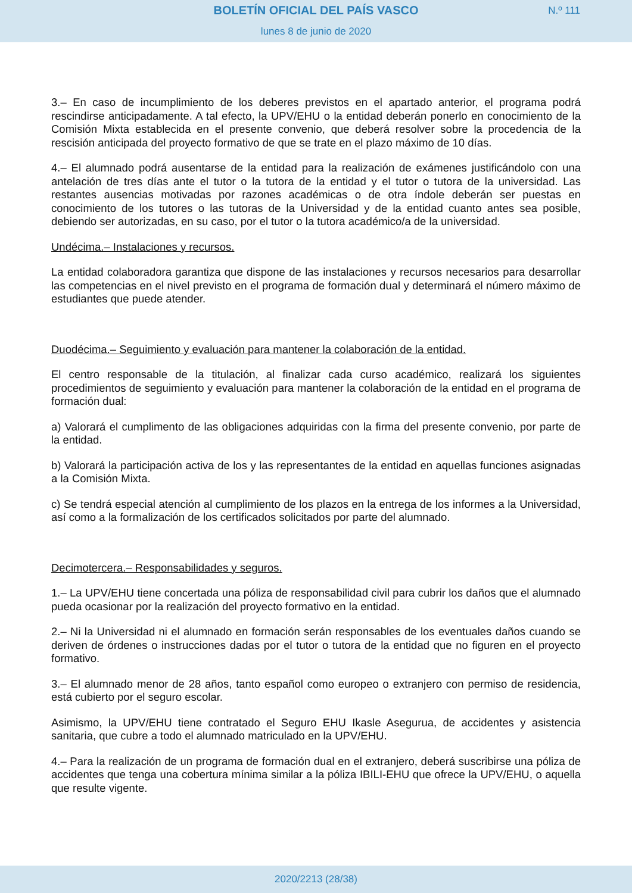BOLETÍN OFICIAL DEL PAÍS VASCO N.º 111
lunes 8 de junio de 2020
3.– En caso de incumplimiento de los deberes previstos en el apartado anterior, el programa podrá rescindirse anticipadamente. A tal efecto, la UPV/EHU o la entidad deberán ponerlo en conocimiento de la Comisión Mixta establecida en el presente convenio, que deberá resolver sobre la procedencia de la rescisión anticipada del proyecto formativo de que se trate en el plazo máximo de 10 días.
4.– El alumnado podrá ausentarse de la entidad para la realización de exámenes justificándolo con una antelación de tres días ante el tutor o la tutora de la entidad y el tutor o tutora de la universidad. Las restantes ausencias motivadas por razones académicas o de otra índole deberán ser puestas en conocimiento de los tutores o las tutoras de la Universidad y de la entidad cuanto antes sea posible, debiendo ser autorizadas, en su caso, por el tutor o la tutora académico/a de la universidad.
Undécima.– Instalaciones y recursos.
La entidad colaboradora garantiza que dispone de las instalaciones y recursos necesarios para desarrollar las competencias en el nivel previsto en el programa de formación dual y determinará el número máximo de estudiantes que puede atender.
Duodécima.– Seguimiento y evaluación para mantener la colaboración de la entidad.
El centro responsable de la titulación, al finalizar cada curso académico, realizará los siguientes procedimientos de seguimiento y evaluación para mantener la colaboración de la entidad en el programa de formación dual:
a) Valorará el cumplimento de las obligaciones adquiridas con la firma del presente convenio, por parte de la entidad.
b) Valorará la participación activa de los y las representantes de la entidad en aquellas funciones asignadas a la Comisión Mixta.
c) Se tendrá especial atención al cumplimiento de los plazos en la entrega de los informes a la Universidad, así como a la formalización de los certificados solicitados por parte del alumnado.
Decimotercera.– Responsabilidades y seguros.
1.– La UPV/EHU tiene concertada una póliza de responsabilidad civil para cubrir los daños que el alumnado pueda ocasionar por la realización del proyecto formativo en la entidad.
2.– Ni la Universidad ni el alumnado en formación serán responsables de los eventuales daños cuando se deriven de órdenes o instrucciones dadas por el tutor o tutora de la entidad que no figuren en el proyecto formativo.
3.– El alumnado menor de 28 años, tanto español como europeo o extranjero con permiso de residencia, está cubierto por el seguro escolar.
Asimismo, la UPV/EHU tiene contratado el Seguro EHU Ikasle Asegurua, de accidentes y asistencia sanitaria, que cubre a todo el alumnado matriculado en la UPV/EHU.
4.– Para la realización de un programa de formación dual en el extranjero, deberá suscribirse una póliza de accidentes que tenga una cobertura mínima similar a la póliza IBILI-EHU que ofrece la UPV/EHU, o aquella que resulte vigente.
2020/2213 (28/38)